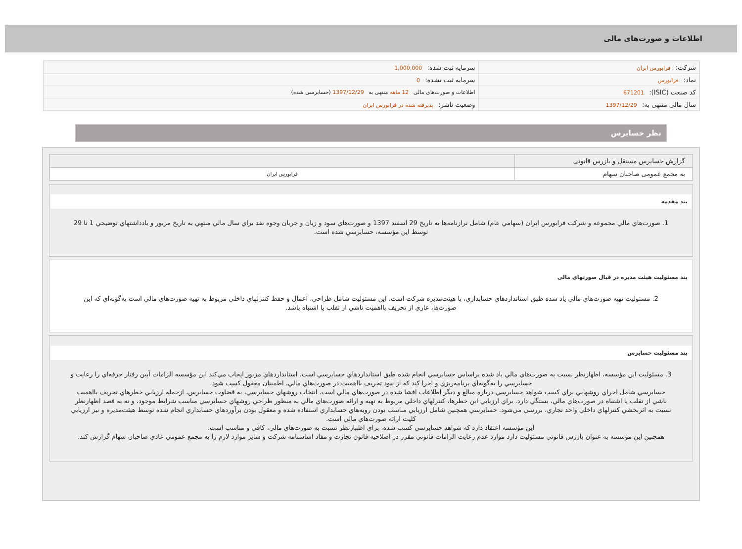اطلاعات و صورت‌های مالی
| شرکت: فرابورس ایران | سرمایه ثبت شده: 1,000,000 |
| نماد: فرابورس | سرمایه ثبت نشده: 0 |
| کد صنعت (ISIC): 671201 | اطلاعات و صورت‌های مالی 12 ماهه منتهی به 1397/12/29 (حسابرسی شده) |
| سال مالی منتهی به: 1397/12/29 | وضعیت ناشر: پذیرفته شده در فرابورس ایران |
نظر حسابرس
| گزارش حسابرس مستقل و بازرس قانونی | |
| به مجمع عمومی صاحبان سهام | فرابورس ایران |
بند مقدمه
1. صورت‌هاي مالي مجموعه و شرکت فرابورس ايران (سهامي عام) شامل ترازنامه‌ها به تاريخ 29 اسفند 1397 و صورت‌هاي سود و زيان و جريان وجوه نقد براي سال مالي منتهي به تاريخ مزبور و يادداشتهاي توضيحي 1 تا 29 توسط اين مؤسسه، حسابرسي شده است.
بند مسئولیت هیئت مدیره در قبال صورتهای مالی
2. مسئوليت تهيه صورت‌هاي مالي ياد شده طبق استانداردهاي حسابداري، با هيئت‌مديره شرکت است. اين مسئوليت شامل طراحي، اعمال و حفظ کنترلهاي داخلي مربوط به تهيه صورت‌هاي مالي است به‌گونه‌اي که اين صورت‌ها، عاري از تحريف بااهميت ناشي از تقلب يا اشتباه باشد.
بند مسئولیت حسابرس
3. مسئوليت اين مؤسسه، اظهارنظر نسبت به صورت‌هاي مالي ياد شده براساس حسابرسي انجام شده طبق استانداردهاي حسابرسي است. استانداردهاي مزبور ايجاب مي‌کند اين مؤسسه الزامات آيين رفتار حرفه‌اي را رعايت و حسابرسي را به‌گونه‌اي برنامه‌ريزي و اجرا کند که از نبود تحريف بااهميت در صورت‌هاي مالي، اطمينان معقول کسب شود.
حسابرسي شامل اجراي روشهايي براي کسب شواهد حسابرسي درباره مبالغ و ديگر اطلاعات افشا شده در صورت‌هاي مالي است. انتخاب روشهاي حسابرسي، به قضاوت حسابرس، ازجمله ارزيابي خطرهاي تحريف بااهميت ناشي از تقلب يا اشتباه در صورت‌هاي مالي، بستگي دارد. براي ارزيابي اين خطرها، کنترلهاي داخلي مربوط به تهيه و ارائه صورت‌هاي مالي به منظور طراحي روشهاي حسابرسي مناسب شرايط موجود، و نه به قصد اظهارنظر نسبت به اثربخشي کنترلهاي داخلي واحد تجاري، بررسي مي‌شود. حسابرسي همچنين شامل ارزيابي مناسب بودن رويه‌هاي حسابداري استفاده شده و معقول بودن برآوردهاي حسابداري انجام شده توسط هيئت‌مديره و نيز ارزيابي کليت ارائه صورت‌هاي مالي است.
اين مؤسسه اعتقاد دارد که شواهد حسابرسي کسب شده، براي اظهارنظر نسبت به صورت‌هاي مالي، کافي و مناسب است.
همچنين اين مؤسسه به عنوان بازرس قانوني مسئوليت دارد موارد عدم رعايت الزامات قانوني مقرر در اصلاحيه قانون تجارت و مفاد اساسنامه شرکت و ساير موارد لازم را به مجمع عمومي عادي صاحبان سهام گزارش کند.